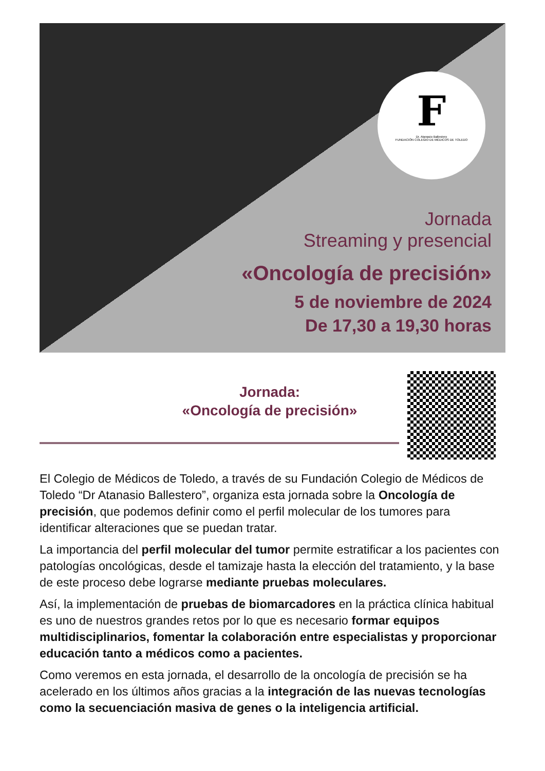F
Dr. Atanasio Ballestero
FUNDACIÓN COLEGIO DE MÉDICOS DE TOLEDO
Jornada
Streaming y presencial
«Oncología de precisión»
5 de noviembre de 2024
De 17,30 a 19,30 horas
Jornada:
«Oncología de precisión»
El Colegio de Médicos de Toledo, a través de su Fundación Colegio de Médicos de Toledo “Dr Atanasio Ballestero”, organiza esta jornada sobre la Oncología de precisión, que podemos definir como el perfil molecular de los tumores para identificar alteraciones que se puedan tratar.
La importancia del perfil molecular del tumor permite estratificar a los pacientes con patologías oncológicas, desde el tamizaje hasta la elección del tratamiento, y la base de este proceso debe lograrse mediante pruebas moleculares.
Así, la implementación de pruebas de biomarcadores en la práctica clínica habitual es uno de nuestros grandes retos por lo que es necesario formar equipos multidisciplinarios, fomentar la colaboración entre especialistas y proporcionar educación tanto a médicos como a pacientes.
Como veremos en esta jornada, el desarrollo de la oncología de precisión se ha acelerado en los últimos años gracias a la integración de las nuevas tecnologías como la secuenciación masiva de genes o la inteligencia artificial.